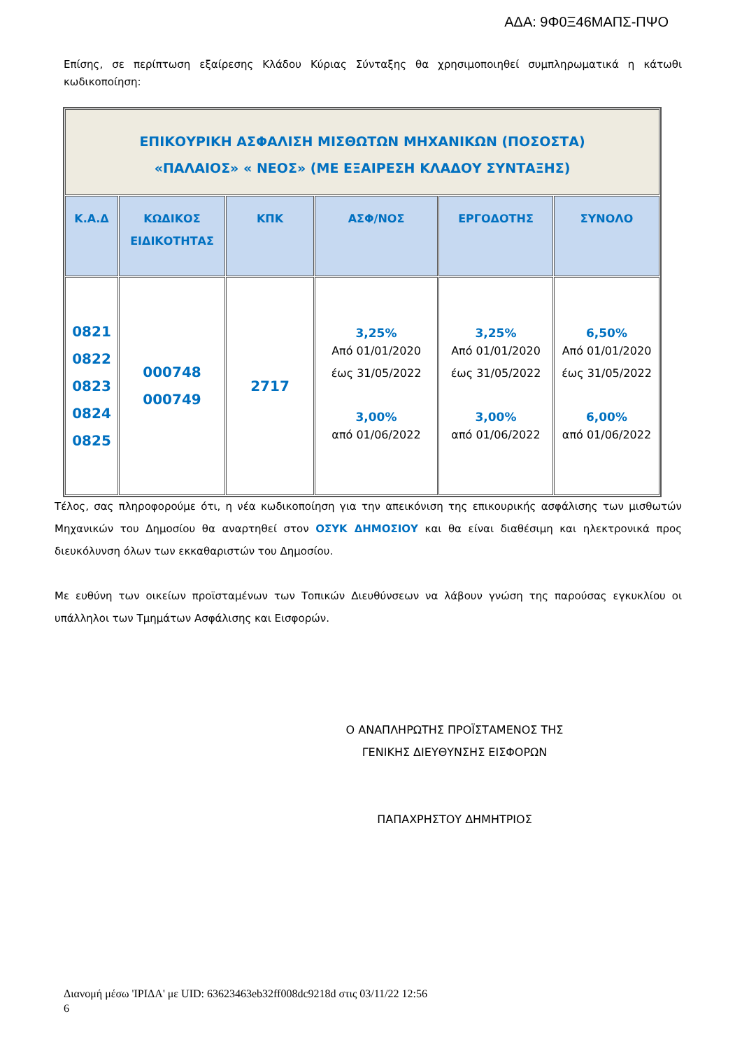ΑΔΑ: 9Φ0Ξ46ΜΑΠΣ-ΠΨΟ
Επίσης, σε περίπτωση εξαίρεσης Κλάδου Κύριας Σύνταξης θα χρησιμοποιηθεί συμπληρωματικά η κάτωθι κωδικοποίηση:
| ΕΠΙΚΟΥΡΙΚΗ ΑΣΦΑΛΙΣΗ ΜΙΣΘΩΤΩΝ ΜΗΧΑΝΙΚΩΝ (ΠΟΣΟΣΤΑ) «ΠΑΛΑΙΟΣ» « ΝΕΟΣ» (ΜΕ ΕΞΑΙΡΕΣΗ ΚΛΑΔΟΥ ΣΥΝΤΑΞΗΣ) | | | | | |
| Κ.Α.Δ | ΚΩΔΙΚΟΣ ΕΙΔΙΚΟΤΗΤΑΣ | ΚΠΚ | ΑΣΦ/ΝΟΣ | ΕΡΓΟΔΟΤΗΣ | ΣΥΝΟΛΟ |
| 0821 0822 0823 0824 0825 | 000748 000749 | 2717 | 3,25% Από 01/01/2020 έως 31/05/2022 3,00% από 01/06/2022 | 3,25% Από 01/01/2020 έως 31/05/2022 3,00% από 01/06/2022 | 6,50% Από 01/01/2020 έως 31/05/2022 6,00% από 01/06/2022 |
Τέλος, σας πληροφορούμε ότι, η νέα κωδικοποίηση για την απεικόνιση της επικουρικής ασφάλισης των μισθωτών Μηχανικών του Δημοσίου θα αναρτηθεί στον ΟΣΥΚ ΔΗΜΟΣΙΟΥ και θα είναι διαθέσιμη και ηλεκτρονικά προς διευκόλυνση όλων των εκκαθαριστών του Δημοσίου.
Με ευθύνη των οικείων προϊσταμένων των Τοπικών Διευθύνσεων να λάβουν γνώση της παρούσας εγκυκλίου οι υπάλληλοι των Τμημάτων Ασφάλισης και Εισφορών.
Ο ΑΝΑΠΛΗΡΩΤΗΣ ΠΡΟΪΣΤΑΜΕΝΟΣ ΤΗΣ
ΓΕΝΙΚΗΣ ΔΙΕΥΘΥΝΣΗΣ ΕΙΣΦΟΡΩΝ
ΠΑΠΑΧΡΗΣΤΟΥ ΔΗΜΗΤΡΙΟΣ
Διανομή μέσω 'ΙΡΙΔΑ' με UID: 63623463eb32ff008dc9218d στις 03/11/22 12:56
6